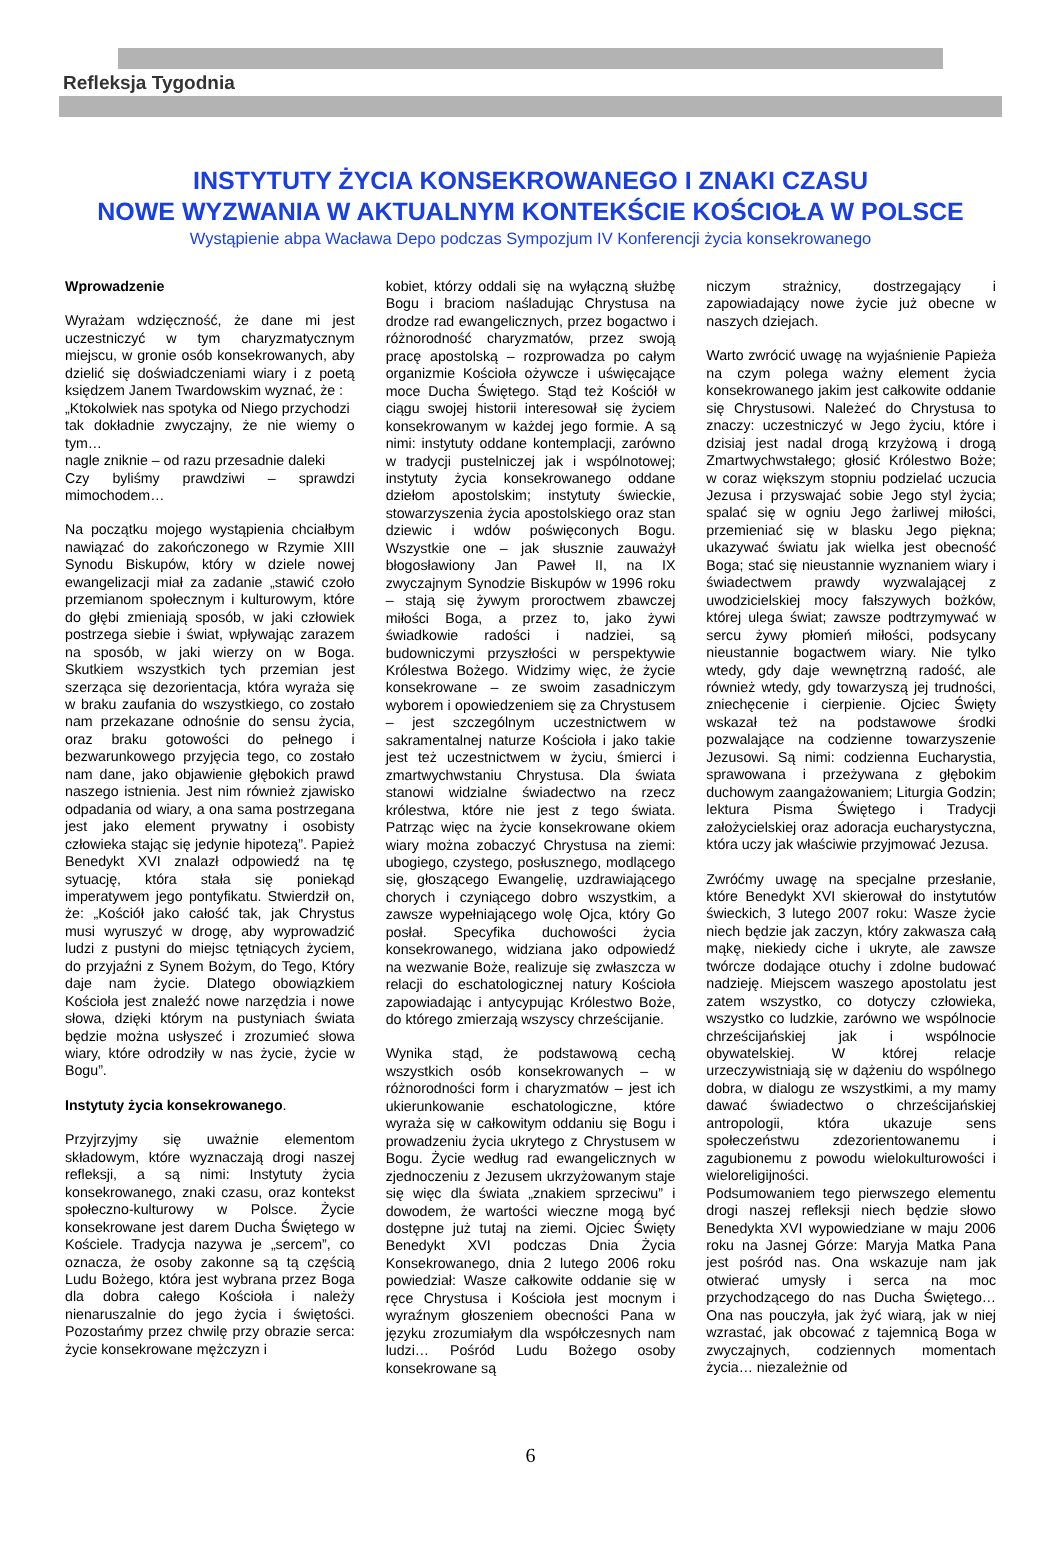Refleksja Tygodnia
INSTYTUTY ŻYCIA KONSEKROWANEGO I ZNAKI CZASU
NOWE WYZWANIA W AKTUALNYM KONTEKŚCIE KOŚCIOŁA W POLSCE
Wystąpienie abpa Wacława Depo podczas Sympozjum IV Konferencji życia konsekrowanego
Wprowadzenie
Wyrażam wdzięczność, że dane mi jest uczestniczyć w tym charyzmatycznym miejscu, w gronie osób konsekrowanych, aby dzielić się doświadczeniami wiary i z poetą księdzem Janem Twardowskim wyznać, że :
„Ktokolwiek nas spotyka od Niego przychodzi
tak dokładnie zwyczajny, że nie wiemy o tym…
nagle zniknie – od razu przesadnie daleki
Czy byliśmy prawdziwi – sprawdzi mimochodem…
Na początku mojego wystąpienia chciałbym nawiązać do zakończonego w Rzymie XIII Synodu Biskupów, który w dziele nowej ewangelizacji miał za zadanie „stawić czoło przemianom społecznym i kulturowym, które do głębi zmieniają sposób, w jaki człowiek postrzega siebie i świat, wpływając zarazem na sposób, w jaki wierzy on w Boga. Skutkiem wszystkich tych przemian jest szerząca się dezorientacja, która wyraża się w braku zaufania do wszystkiego, co zostało nam przekazane odnośnie do sensu życia, oraz braku gotowości do pełnego i bezwarunkowego przyjęcia tego, co zostało nam dane, jako objawienie głębokich prawd naszego istnienia. Jest nim również zjawisko odpadania od wiary, a ona sama postrzegana jest jako element prywatny i osobisty człowieka stając się jedynie hipotezą”. Papież Benedykt XVI znalazł odpowiedź na tę sytuację, która stała się poniekąd imperatywem jego pontyfikatu. Stwierdził on, że: „Kościół jako całość tak, jak Chrystus musi wyruszyć w drogę, aby wyprowadzić ludzi z pustyni do miejsc tętniących życiem, do przyjaźni z Synem Bożym, do Tego, Który daje nam życie. Dlatego obowiązkiem Kościoła jest znaleźć nowe narzędzia i nowe słowa, dzięki którym na pustyniach świata będzie można usłyszeć i zrozumieć słowa wiary, które odrodziły w nas życie, życie w Bogu”.
Instytuty życia konsekrowanego.
Przyjrzyjmy się uważnie elementom składowym, które wyznaczają drogi naszej refleksji, a są nimi: Instytuty życia konsekrowanego, znaki czasu, oraz kontekst społeczno-kulturowy w Polsce. Życie konsekrowane jest darem Ducha Świętego w Kościele. Tradycja nazywa je „sercem”, co oznacza, że osoby zakonne są tą częścią Ludu Bożego, która jest wybrana przez Boga dla dobra całego Kościoła i należy nienaruszalnie do jego życia i świętości. Pozostańmy przez chwilę przy obrazie serca: życie konsekrowane mężczyzn i
kobiet, którzy oddali się na wyłączną służbę Bogu i braciom naśladując Chrystusa na drodze rad ewangelicznych, przez bogactwo i różnorodność charyzmatów, przez swoją pracę apostolską – rozprowadza po całym organizmie Kościoła ożywcze i uświęcające moce Ducha Świętego. Stąd też Kościół w ciągu swojej historii interesował się życiem konsekrowanym w każdej jego formie. A są nimi: instytuty oddane kontemplacji, zarówno w tradycji pustelniczej jak i wspólnotowej; instytuty życia konsekrowanego oddane dziełom apostolskim; instytuty świeckie, stowarzyszenia życia apostolskiego oraz stan dziewic i wdów poświęconych Bogu. Wszystkie one – jak słusznie zauważył błogosławiony Jan Paweł II, na IX zwyczajnym Synodzie Biskupów w 1996 roku – stają się żywym proroctwem zbawczej miłości Boga, a przez to, jako żywi świadkowie radości i nadziei, są budowniczymi przyszłości w perspektywie Królestwa Bożego. Widzimy więc, że życie konsekrowane – ze swoim zasadniczym wyborem i opowiedzeniem się za Chrystusem – jest szczególnym uczestnictwem w sakramentalnej naturze Kościoła i jako takie jest też uczestnictwem w życiu, śmierci i zmartwychwstaniu Chrystusa. Dla świata stanowi widzialne świadectwo na rzecz królestwa, które nie jest z tego świata. Patrząc więc na życie konsekrowane okiem wiary można zobaczyć Chrystusa na ziemi: ubogiego, czystego, posłusznego, modlącego się, głoszącego Ewangelię, uzdrawiającego chorych i czyniącego dobro wszystkim, a zawsze wypełniającego wolę Ojca, który Go posłał. Specyfika duchowości życia konsekrowanego, widziana jako odpowiedź na wezwanie Boże, realizuje się zwłaszcza w relacji do eschatologicznej natury Kościoła zapowiadając i antycypując Królestwo Boże, do którego zmierzają wszyscy chrześcijanie.
Wynika stąd, że podstawową cechą wszystkich osób konsekrowanych – w różnorodności form i charyzmatów – jest ich ukierunkowanie eschatologiczne, które wyraża się w całkowitym oddaniu się Bogu i prowadzeniu życia ukrytego z Chrystusem w Bogu. Życie według rad ewangelicznych w zjednoczeniu z Jezusem ukrzyżowanym staje się więc dla świata „znakiem sprzeciwu” i dowodem, że wartości wieczne mogą być dostępne już tutaj na ziemi. Ojciec Święty Benedykt XVI podczas Dnia Życia Konsekrowanego, dnia 2 lutego 2006 roku powiedział: Wasze całkowite oddanie się w ręce Chrystusa i Kościoła jest mocnym i wyraźnym głoszeniem obecności Pana w języku zrozumiałym dla współczesnych nam ludzi… Pośród Ludu Bożego osoby konsekrowane są
niczym strażnicy, dostrzegający i zapowiadający nowe życie już obecne w naszych dziejach.
Warto zwrócić uwagę na wyjaśnienie Papieża na czym polega ważny element życia konsekrowanego jakim jest całkowite oddanie się Chrystusowi. Należeć do Chrystusa to znaczy: uczestniczyć w Jego życiu, które i dzisiaj jest nadal drogą krzyżową i drogą Zmartwychwstałego; głosić Królestwo Boże; w coraz większym stopniu podzielać uczucia Jezusa i przyswajać sobie Jego styl życia; spalać się w ogniu Jego żarliwej miłości, przemieniać się w blasku Jego piękna; ukazywać światu jak wielka jest obecność Boga; stać się nieustannie wyznaniem wiary i świadectwem prawdy wyzwalającej z uwodzicielskiej mocy fałszywych bożków, której ulega świat; zawsze podtrzymywać w sercu żywy płomień miłości, podsycany nieustannie bogactwem wiary. Nie tylko wtedy, gdy daje wewnętrzną radość, ale również wtedy, gdy towarzyszą jej trudności, zniechęcenie i cierpienie. Ojciec Święty wskazał też na podstawowe środki pozwalające na codzienne towarzyszenie Jezusowi. Są nimi: codzienna Eucharystia, sprawowana i przeżywana z głębokim duchowym zaangażowaniem; Liturgia Godzin; lektura Pisma Świętego i Tradycji założycielskiej oraz adoracja eucharystyczna, która uczy jak właściwie przyjmować Jezusa.
Zwróćmy uwagę na specjalne przesłanie, które Benedykt XVI skierował do instytutów świeckich, 3 lutego 2007 roku: Wasze życie niech będzie jak zaczyn, który zakwasza całą mąkę, niekiedy ciche i ukryte, ale zawsze twórcze dodające otuchy i zdolne budować nadzieję. Miejscem waszego apostolatu jest zatem wszystko, co dotyczy człowieka, wszystko co ludzkie, zarówno we wspólnocie chrześcijańskiej jak i wspólnocie obywatelskiej. W której relacje urzeczywistniają się w dążeniu do wspólnego dobra, w dialogu ze wszystkimi, a my mamy dawać świadectwo o chrześcijańskiej antropologii, która ukazuje sens społeczeństwu zdezorientowanemu i zagubionemu z powodu wielokulturowości i wieloreligijności.
Podsumowaniem tego pierwszego elementu drogi naszej refleksji niech będzie słowo Benedykta XVI wypowiedziane w maju 2006 roku na Jasnej Górze: Maryja Matka Pana jest pośród nas. Ona wskazuje nam jak otwierać umysły i serca na moc przychodzącego do nas Ducha Świętego… Ona nas pouczyła, jak żyć wiarą, jak w niej wzrastać, jak obcować z tajemnicą Boga w zwyczajnych, codziennych momentach życia… niezależnie od
6